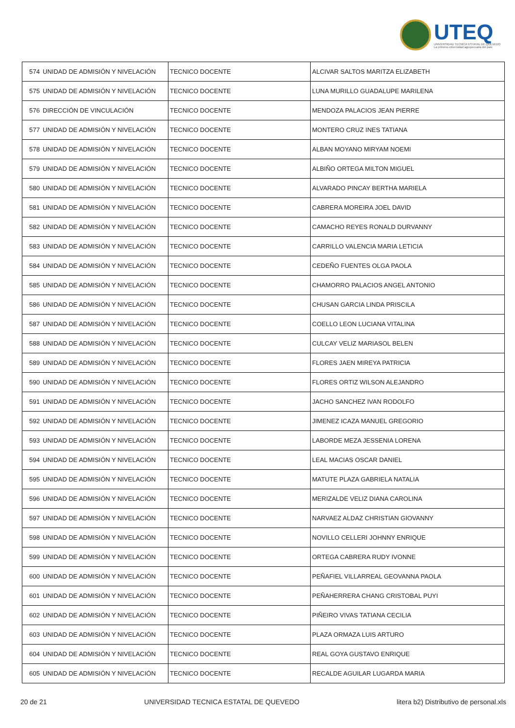UTEQ
UNIVERSIDAD TECNICA ESTATAL DE QUEVEDO
La primera universidad agropecuaria del país
| 574 | UNIDAD DE ADMISIÓN Y NIVELACIÓN | TECNICO DOCENTE | ALCIVAR SALTOS MARITZA ELIZABETH |
| 575 | UNIDAD DE ADMISIÓN Y NIVELACIÓN | TECNICO DOCENTE | LUNA MURILLO GUADALUPE MARILENA |
| 576 | DIRECCIÓN DE VINCULACIÓN | TECNICO DOCENTE | MENDOZA PALACIOS JEAN PIERRE |
| 577 | UNIDAD DE ADMISIÓN Y NIVELACIÓN | TECNICO DOCENTE | MONTERO CRUZ INES TATIANA |
| 578 | UNIDAD DE ADMISIÓN Y NIVELACIÓN | TECNICO DOCENTE | ALBAN MOYANO MIRYAM NOEMI |
| 579 | UNIDAD DE ADMISIÓN Y NIVELACIÓN | TECNICO DOCENTE | ALBIÑO ORTEGA MILTON MIGUEL |
| 580 | UNIDAD DE ADMISIÓN Y NIVELACIÓN | TECNICO DOCENTE | ALVARADO PINCAY BERTHA MARIELA |
| 581 | UNIDAD DE ADMISIÓN Y NIVELACIÓN | TECNICO DOCENTE | CABRERA MOREIRA JOEL DAVID |
| 582 | UNIDAD DE ADMISIÓN Y NIVELACIÓN | TECNICO DOCENTE | CAMACHO REYES RONALD DURVANNY |
| 583 | UNIDAD DE ADMISIÓN Y NIVELACIÓN | TECNICO DOCENTE | CARRILLO VALENCIA MARIA LETICIA |
| 584 | UNIDAD DE ADMISIÓN Y NIVELACIÓN | TECNICO DOCENTE | CEDEÑO FUENTES OLGA PAOLA |
| 585 | UNIDAD DE ADMISIÓN Y NIVELACIÓN | TECNICO DOCENTE | CHAMORRO PALACIOS ANGEL ANTONIO |
| 586 | UNIDAD DE ADMISIÓN Y NIVELACIÓN | TECNICO DOCENTE | CHUSAN GARCIA LINDA PRISCILA |
| 587 | UNIDAD DE ADMISIÓN Y NIVELACIÓN | TECNICO DOCENTE | COELLO LEON LUCIANA VITALINA |
| 588 | UNIDAD DE ADMISIÓN Y NIVELACIÓN | TECNICO DOCENTE | CULCAY VELIZ MARIASOL BELEN |
| 589 | UNIDAD DE ADMISIÓN Y NIVELACIÓN | TECNICO DOCENTE | FLORES JAEN MIREYA PATRICIA |
| 590 | UNIDAD DE ADMISIÓN Y NIVELACIÓN | TECNICO DOCENTE | FLORES ORTIZ WILSON ALEJANDRO |
| 591 | UNIDAD DE ADMISIÓN Y NIVELACIÓN | TECNICO DOCENTE | JACHO SANCHEZ IVAN RODOLFO |
| 592 | UNIDAD DE ADMISIÓN Y NIVELACIÓN | TECNICO DOCENTE | JIMENEZ ICAZA MANUEL GREGORIO |
| 593 | UNIDAD DE ADMISIÓN Y NIVELACIÓN | TECNICO DOCENTE | LABORDE MEZA JESSENIA LORENA |
| 594 | UNIDAD DE ADMISIÓN Y NIVELACIÓN | TECNICO DOCENTE | LEAL MACIAS OSCAR DANIEL |
| 595 | UNIDAD DE ADMISIÓN Y NIVELACIÓN | TECNICO DOCENTE | MATUTE PLAZA GABRIELA NATALIA |
| 596 | UNIDAD DE ADMISIÓN Y NIVELACIÓN | TECNICO DOCENTE | MERIZALDE VELIZ DIANA CAROLINA |
| 597 | UNIDAD DE ADMISIÓN Y NIVELACIÓN | TECNICO DOCENTE | NARVAEZ ALDAZ CHRISTIAN GIOVANNY |
| 598 | UNIDAD DE ADMISIÓN Y NIVELACIÓN | TECNICO DOCENTE | NOVILLO CELLERI JOHNNY ENRIQUE |
| 599 | UNIDAD DE ADMISIÓN Y NIVELACIÓN | TECNICO DOCENTE | ORTEGA CABRERA RUDY IVONNE |
| 600 | UNIDAD DE ADMISIÓN Y NIVELACIÓN | TECNICO DOCENTE | PEÑAFIEL VILLARREAL GEOVANNA PAOLA |
| 601 | UNIDAD DE ADMISIÓN Y NIVELACIÓN | TECNICO DOCENTE | PEÑAHERRERA CHANG CRISTOBAL PUYI |
| 602 | UNIDAD DE ADMISIÓN Y NIVELACIÓN | TECNICO DOCENTE | PIÑEIRO VIVAS TATIANA CECILIA |
| 603 | UNIDAD DE ADMISIÓN Y NIVELACIÓN | TECNICO DOCENTE | PLAZA ORMAZA LUIS ARTURO |
| 604 | UNIDAD DE ADMISIÓN Y NIVELACIÓN | TECNICO DOCENTE | REAL GOYA GUSTAVO ENRIQUE |
| 605 | UNIDAD DE ADMISIÓN Y NIVELACIÓN | TECNICO DOCENTE | RECALDE AGUILAR LUGARDA MARIA |
20 de 21 UNIVERSIDAD TECNICA ESTATAL DE QUEVEDO litera b2) Distributivo de personal.xls